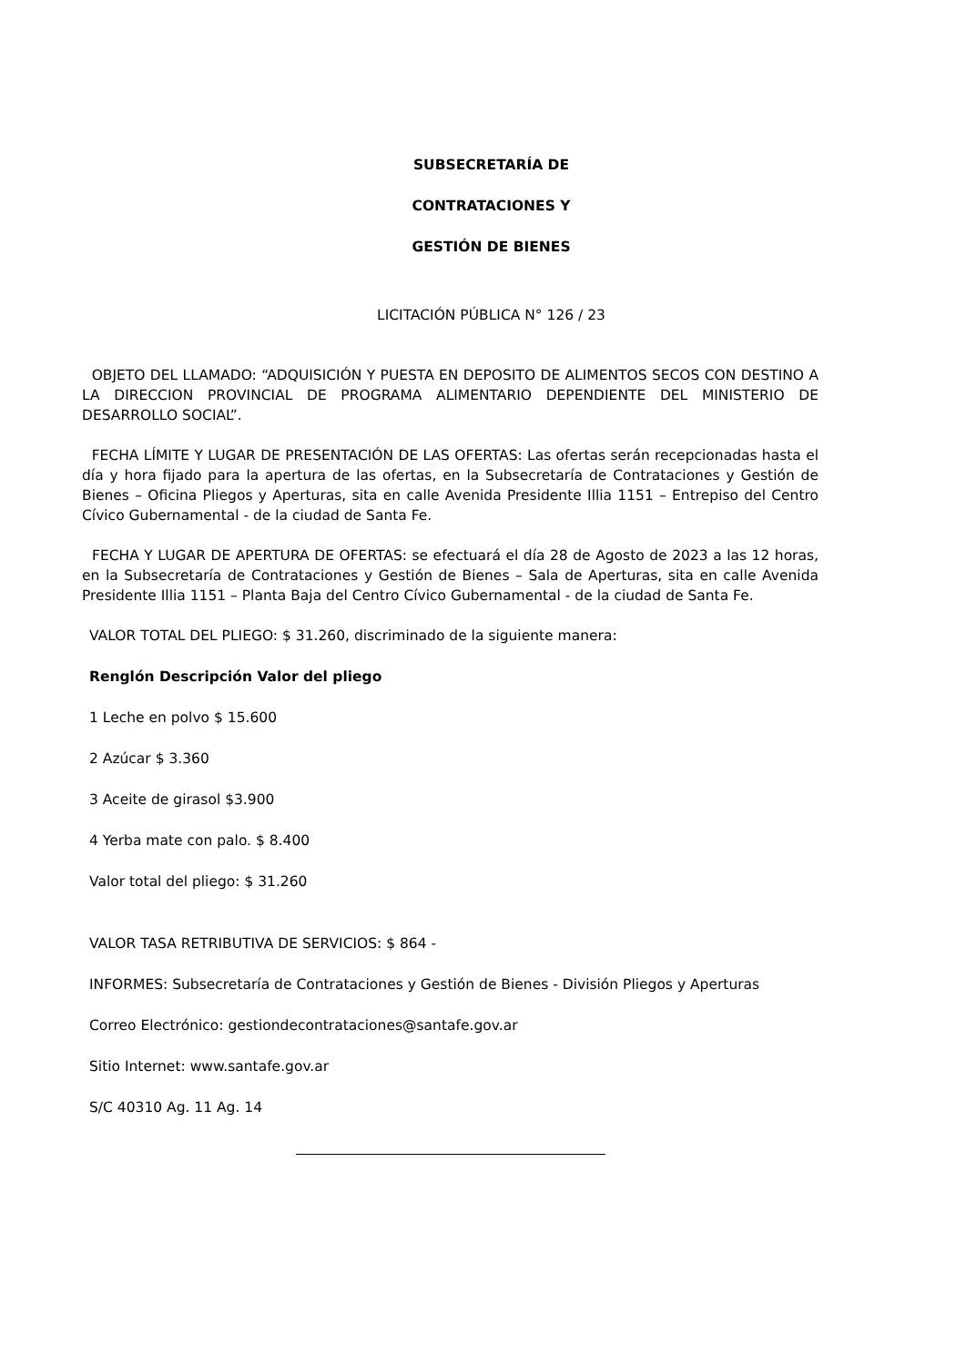SUBSECRETARÍA DE
CONTRATACIONES Y
GESTIÓN DE BIENES
LICITACIÓN PÚBLICA N° 126 / 23
OBJETO DEL LLAMADO: “ADQUISICIÓN Y PUESTA EN DEPOSITO DE ALIMENTOS SECOS CON DESTINO A LA DIRECCION PROVINCIAL DE PROGRAMA ALIMENTARIO DEPENDIENTE DEL MINISTERIO DE DESARROLLO SOCIAL”.
FECHA LÍMITE Y LUGAR DE PRESENTACIÓN DE LAS OFERTAS: Las ofertas serán recepcionadas hasta el día y hora fijado para la apertura de las ofertas, en la Subsecretaría de Contrataciones y Gestión de Bienes – Oficina Pliegos y Aperturas, sita en calle Avenida Presidente Illia 1151 – Entrepiso del Centro Cívico Gubernamental - de la ciudad de Santa Fe.
FECHA Y LUGAR DE APERTURA DE OFERTAS: se efectuará el día 28 de Agosto de 2023 a las 12 horas, en la Subsecretaría de Contrataciones y Gestión de Bienes – Sala de Aperturas, sita en calle Avenida Presidente Illia 1151 – Planta Baja del Centro Cívico Gubernamental - de la ciudad de Santa Fe.
VALOR TOTAL DEL PLIEGO: $ 31.260, discriminado de la siguiente manera:
Renglón Descripción Valor del pliego
1 Leche en polvo $ 15.600
2 Azúcar $ 3.360
3 Aceite de girasol $3.900
4 Yerba mate con palo. $ 8.400
Valor total del pliego: $ 31.260
VALOR TASA RETRIBUTIVA DE SERVICIOS: $ 864 -
INFORMES: Subsecretaría de Contrataciones y Gestión de Bienes - División Pliegos y Aperturas
Correo Electrónico: gestiondecontrataciones@santafe.gov.ar
Sitio Internet: www.santafe.gov.ar
S/C 40310 Ag. 11 Ag. 14